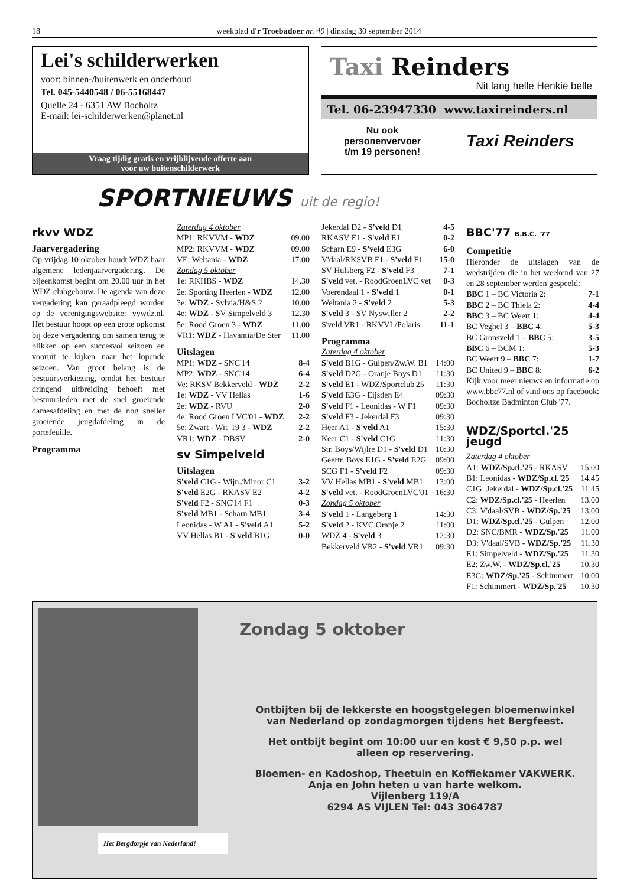18 weekblad d'r Troebadoer nr. 40 | dinsdag 30 september 2014
Lei's schilderwerken
voor: binnen-/buitenwerk en onderhoud
Tel. 045-5440548 / 06-55168447
Quelle 24 - 6351 AW Bocholtz
E-mail: lei-schilderwerken@planet.nl
Vraag tijdig gratis en vrijblijvende offerte aan
voor uw buitenschilderwerk
Taxi Reinders
Nit lang helle Henkie belle
Tel. 06-23947330 www.taxireinders.nl
Nu ook
personenvervoer
t/m 19 personen! Taxi Reinders
SPORTNIEUWS uit de regio!
rkvv WDZ
Jaarvergadering
Op vrijdag 10 oktober houdt WDZ haar algemene ledenjaarvergadering. De bijeenkomst begint om 20.00 uur in het WDZ clubgebouw. De agenda van deze vergadering kan geraadpleegd worden op de verenigingswebsite: vvwdz.nl. Het bestuur hoopt op een grote opkomst bij deze vergadering om samen terug te blikken op een succesvol seizoen en vooruit te kijken naar het lopende seizoen. Van groot belang is de bestuursverkiezing, omdat het bestuur dringend uitbreiding behoeft met bestuursleden met de snel groeiende damesafdeling en met de nog sneller groeiende jeugdafdeling in de portefeuille.
Programma
Zaterdag 4 oktober
| MP1: RKVVM - WDZ | 09.00 |
| MP2: RKVVM - WDZ | 09.00 |
| VE: Weltania - WDZ | 17.00 |
| Zondag 5 oktober | |
| 1e: RKHBS - WDZ | 14.30 |
| 2e: Sporting Heerlen - WDZ | 12.00 |
| 3e: WDZ - Sylvia/H&S 2 | 10.00 |
| 4e: WDZ - SV Simpelveld 3 | 12.30 |
| 5e: Rood Groen 3 - WDZ | 11.00 |
| VR1: WDZ - Havantia/De Ster | 11.00 |
Uitslagen
| MP1: WDZ - SNC'14 | 8-4 |
| MP2: WDZ - SNC'14 | 6-4 |
| Ve: RKSV Bekkerveld - WDZ | 2-2 |
| 1e: WDZ - VV Hellas | 1-6 |
| 2e: WDZ - RVU | 2-0 |
| 4e: Rood Groen LVC'01 - WDZ | 2-2 |
| 5e: Zwart - Wit '19 3 - WDZ | 2-2 |
| VR1: WDZ - DBSV | 2-0 |
sv Simpelveld
Uitslagen
| S'veld C1G - Wijn./Minor C1 | 3-2 |
| S'veld E2G - RKASV E2 | 4-2 |
| S'veld F2 - SNC'14 F1 | 0-3 |
| S'veld MB1 - Scharn MB1 | 3-4 |
| Leonidas - W A1 - S'veld A1 | 5-2 |
| VV Hellas B1 - S'veld B1G | 0-0 |
| Jekerdal D2 - S'veld D1 | 4-5 |
| RKASV E1 - S'veld E1 | 0-2 |
| Scharn E9 - S'veld E3G | 6-0 |
| V'daal/RKSVB F1 - S'veld F1 | 15-0 |
| SV Hulsberg F2 - S'veld F3 | 7-1 |
| S'veld vet. - RoodGroenLVC vet | 0-3 |
| Voerendaal 1 - S'veld 1 | 0-1 |
| Weltania 2 - S'veld 2 | 5-3 |
| S'veld 3 - SV Nyswiller 2 | 2-2 |
| S'veld VR1 - RKVVL/Polaris | 11-1 |
Programma
Zaterdag 4 oktober
| S'veld B1G - Gulpen/Zw.W. B1 | 14:00 |
| S'veld D2G - Oranje Boys D1 | 11:30 |
| S'veld E1 - WDZ/Sportclub'25 | 11:30 |
| S'veld E3G - Eijsden E4 | 09:30 |
| S'veld F1 - Leonidas - W F1 | 09:30 |
| S'veld F3 - Jekerdal F3 | 09:30 |
| Heer A1 - S'veld A1 | 15:30 |
| Keer C1 - S'veld C1G | 11:30 |
| Str. Boys/Wijlre D1 - S'veld D1 | 10:30 |
| Geertr. Boys E1G - S'veld E2G | 09:00 |
| SCG F1 - S'veld F2 | 09:30 |
| VV Hellas MB1 - S'veld MB1 | 13:00 |
| S'veld vet. - RoodGroenLVC'01 | 16:30 |
| Zondag 5 oktober | |
| S'veld 1 - Langeberg 1 | 14:30 |
| S'veld 2 - KVC Oranje 2 | 11:00 |
| WDZ 4 - S'veld 3 | 12:30 |
| Bekkerveld VR2 - S'veld VR1 | 09:30 |
BBC'77 B.B.C. '77
Competitie
Hieronder de uitslagen van de wedstrijden die in het weekend van 27 en 28 september werden gespeeld:
| BBC 1 – BC Victoria 2: | 7-1 |
| BBC 2 – BC Thiela 2: | 4-4 |
| BBC 3 – BC Weert 1: | 4-4 |
| BC Veghel 3 – BBC 4: | 5-3 |
| BC Gronsveld 1 – BBC 5: | 3-5 |
| BBC 6 – BCM 1: | 5-3 |
| BC Weert 9 – BBC 7: | 1-7 |
| BC United 9 – BBC 8: | 6-2 |
Kijk voor meer nieuws en informatie op www.bbc77.nl of vind ons op facebook: Bocholtze Badminton Club '77.
WDZ/Sportcl.'25 jeugd
Zaterdag 4 oktober
| A1: WDZ/Sp.cl.'25 - RKASV | 15.00 |
| B1: Leonidas - WDZ/Sp.cl.'25 | 14.45 |
| C1G: Jekerdal - WDZ/Sp.cl.'25 | 11.45 |
| C2: WDZ/Sp.cl.'25 - Heerlen | 13.00 |
| C3: V'daal/SVB - WDZ/Sp.'25 | 13.00 |
| D1: WDZ/Sp.cl.'25 - Gulpen | 12.00 |
| D2: SNC/BMR - WDZ/Sp.'25 | 11.00 |
| D3: V'daal/SVB - WDZ/Sp.'25 | 11.30 |
| E1: Simpelveld - WDZ/Sp.'25 | 11.30 |
| E2: Zw.W. - WDZ/Sp.cl.'25 | 10.30 |
| E3G: WDZ/Sp.'25 - Schimmert | 10.00 |
| F1: Schimmert - WDZ/Sp.'25 | 10.30 |
Het Bergdorpje van Nederland!
Zondag 5 oktober
Ontbijten bij de lekkerste en hoogstgelegen bloemenwinkel
van Nederland op zondagmorgen tijdens het Bergfeest.
Het ontbijt begint om 10:00 uur en kost € 9,50 p.p. wel
alleen op reservering.
Bloemen- en Kadoshop, Theetuin en Koffiekamer VAKWERK.
Anja en John heten u van harte welkom.
Vijlenberg 119/A
6294 AS VIJLEN Tel: 043 3064787